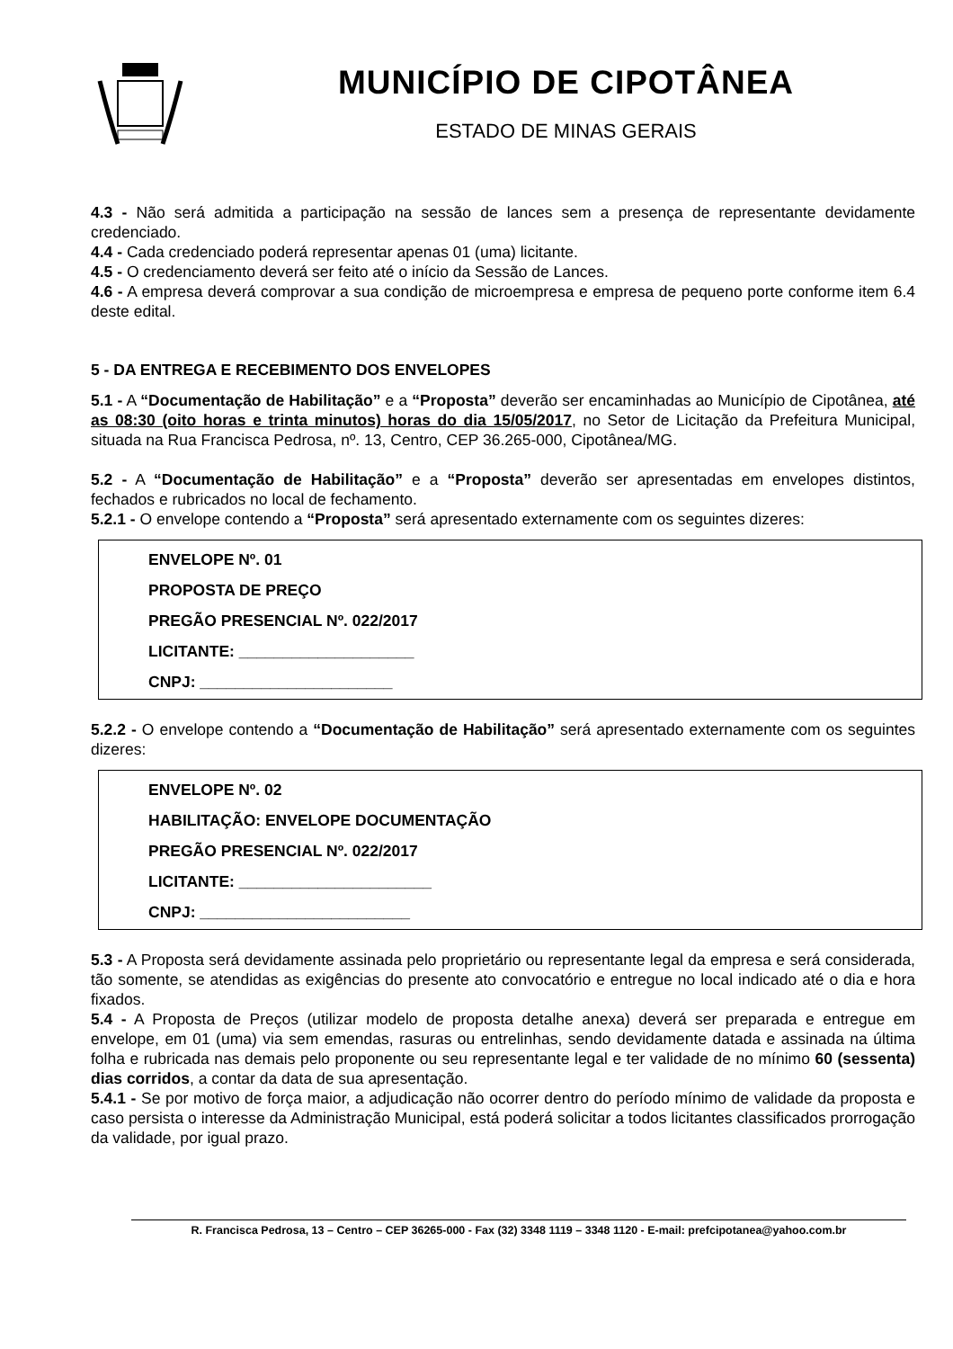MUNICÍPIO DE CIPOTÂNEA
ESTADO DE MINAS GERAIS
4.3 - Não será admitida a participação na sessão de lances sem a presença de representante devidamente credenciado.
4.4 - Cada credenciado poderá representar apenas 01 (uma) licitante.
4.5 - O credenciamento deverá ser feito até o início da Sessão de Lances.
4.6 - A empresa deverá comprovar a sua condição de microempresa e empresa de pequeno porte conforme item 6.4 deste edital.
5 - DA ENTREGA E RECEBIMENTO DOS ENVELOPES
5.1 - A “Documentação de Habilitação” e a “Proposta” deverão ser encaminhadas ao Município de Cipotânea, até as 08:30 (oito horas e trinta minutos) horas do dia 15/05/2017, no Setor de Licitação da Prefeitura Municipal, situada na Rua Francisca Pedrosa, nº. 13, Centro, CEP 36.265-000, Cipotânea/MG.
5.2 - A “Documentação de Habilitação” e a “Proposta” deverão ser apresentadas em envelopes distintos, fechados e rubricados no local de fechamento.
5.2.1 - O envelope contendo a “Proposta” será apresentado externamente com os seguintes dizeres:
ENVELOPE Nº. 01
PROPOSTA DE PREÇO
PREGÃO PRESENCIAL Nº. 022/2017
LICITANTE: ____________________
CNPJ: ______________________
5.2.2 - O envelope contendo a “Documentação de Habilitação” será apresentado externamente com os seguintes dizeres:
ENVELOPE Nº. 02
HABILITAÇÃO: ENVELOPE DOCUMENTAÇÃO
PREGÃO PRESENCIAL Nº. 022/2017
LICITANTE: ______________________
CNPJ: ________________________
5.3 - A Proposta será devidamente assinada pelo proprietário ou representante legal da empresa e será considerada, tão somente, se atendidas as exigências do presente ato convocatório e entregue no local indicado até o dia e hora fixados.
5.4 - A Proposta de Preços (utilizar modelo de proposta detalhe anexa) deverá ser preparada e entregue em envelope, em 01 (uma) via sem emendas, rasuras ou entrelinhas, sendo devidamente datada e assinada na última folha e rubricada nas demais pelo proponente ou seu representante legal e ter validade de no mínimo 60 (sessenta) dias corridos, a contar da data de sua apresentação.
5.4.1 - Se por motivo de força maior, a adjudicação não ocorrer dentro do período mínimo de validade da proposta e caso persista o interesse da Administração Municipal, está poderá solicitar a todos licitantes classificados prorrogação da validade, por igual prazo.
R. Francisca Pedrosa, 13 – Centro – CEP 36265-000 - Fax (32) 3348 1119 – 3348 1120 - E-mail: prefcipotanea@yahoo.com.br